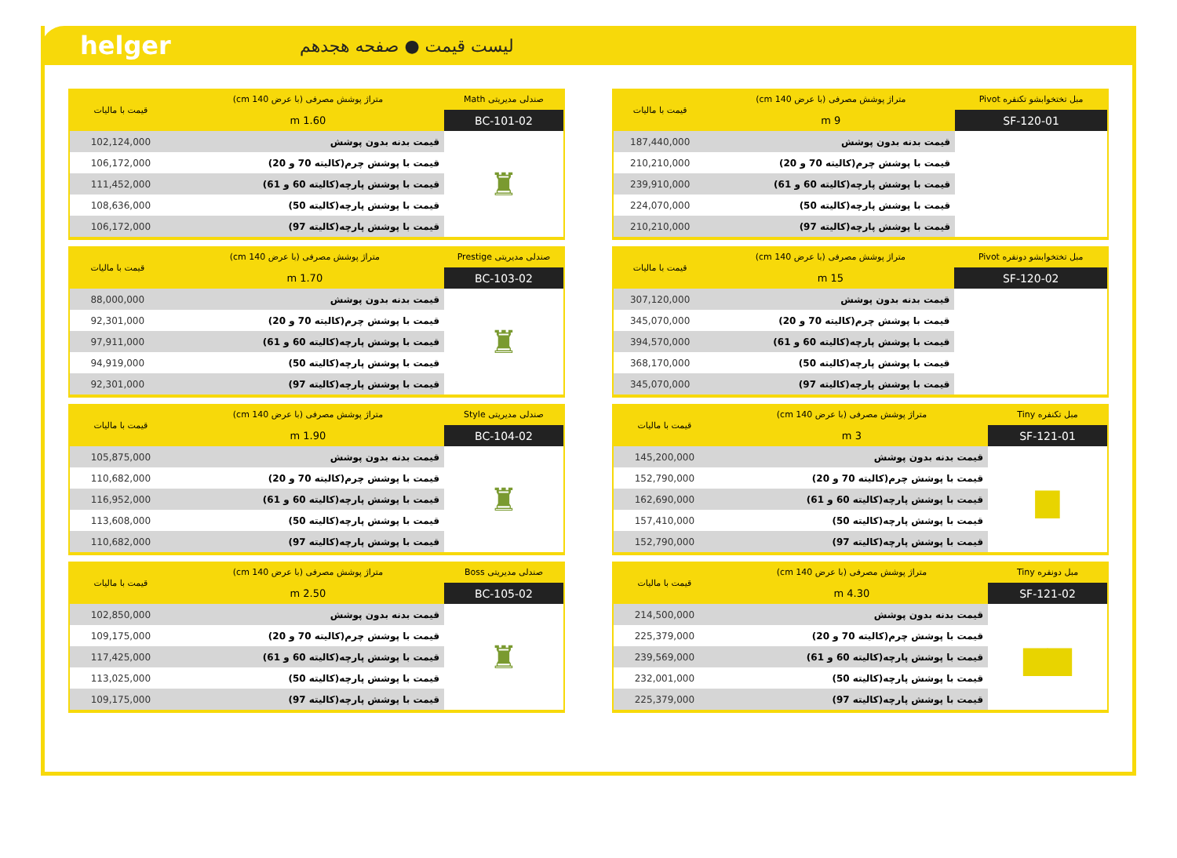helger
لیست قیمت ● صفحه هجدهم
| مبل تختخوابشو تکنفره Pivot | متراژ پوشش مصرفی (با عرض 140 cm) | قیمت با مالیات |
| --- | --- | --- |
| SF-120-01 | 9 m | |
| | قیمت بدنه بدون پوشش | 187,440,000 |
| | قیمت با پوشش چرم(کالیته 70 و 20) | 210,210,000 |
| | قیمت با پوشش پارچه(کالیته 60 و 61) | 239,910,000 |
| | قیمت با پوشش پارچه(کالیته 50) | 224,070,000 |
| | قیمت با پوشش پارچه(کالیته 97) | 210,210,000 |
| مبل تختخوابشو دونفره Pivot | متراژ پوشش مصرفی (با عرض 140 cm) | قیمت با مالیات |
| --- | --- | --- |
| SF-120-02 | 15 m | |
| | قیمت بدنه بدون پوشش | 307,120,000 |
| | قیمت با پوشش چرم(کالیته 70 و 20) | 345,070,000 |
| | قیمت با پوشش پارچه(کالیته 60 و 61) | 394,570,000 |
| | قیمت با پوشش پارچه(کالیته 50) | 368,170,000 |
| | قیمت با پوشش پارچه(کالیته 97) | 345,070,000 |
| مبل تکنفره Tiny | متراژ پوشش مصرفی (با عرض 140 cm) | قیمت با مالیات |
| --- | --- | --- |
| SF-121-01 | 3 m | |
| ▆ | قیمت بدنه بدون پوشش | 145,200,000 |
| | قیمت با پوشش چرم(کالیته 70 و 20) | 152,790,000 |
| | قیمت با پوشش پارچه(کالیته 60 و 61) | 162,690,000 |
| | قیمت با پوشش پارچه(کالیته 50) | 157,410,000 |
| | قیمت با پوشش پارچه(کالیته 97) | 152,790,000 |
| مبل دونفره Tiny | متراژ پوشش مصرفی (با عرض 140 cm) | قیمت با مالیات |
| --- | --- | --- |
| SF-121-02 | 4.30 m | |
| ▆▆ | قیمت بدنه بدون پوشش | 214,500,000 |
| | قیمت با پوشش چرم(کالیته 70 و 20) | 225,379,000 |
| | قیمت با پوشش پارچه(کالیته 60 و 61) | 239,569,000 |
| | قیمت با پوشش پارچه(کالیته 50) | 232,001,000 |
| | قیمت با پوشش پارچه(کالیته 97) | 225,379,000 |
| صندلی مدیریتی Math | متراژ پوشش مصرفی (با عرض 140 cm) | قیمت با مالیات |
| --- | --- | --- |
| BC-101-02 | 1.60 m | |
| ♜ | قیمت بدنه بدون پوشش | 102,124,000 |
| | قیمت با پوشش چرم(کالیته 70 و 20) | 106,172,000 |
| | قیمت با پوشش پارچه(کالیته 60 و 61) | 111,452,000 |
| | قیمت با پوشش پارچه(کالیته 50) | 108,636,000 |
| | قیمت با پوشش پارچه(کالیته 97) | 106,172,000 |
| صندلی مدیریتی Prestige | متراژ پوشش مصرفی (با عرض 140 cm) | قیمت با مالیات |
| --- | --- | --- |
| BC-103-02 | 1.70 m | |
| ♜ | قیمت بدنه بدون پوشش | 88,000,000 |
| | قیمت با پوشش چرم(کالیته 70 و 20) | 92,301,000 |
| | قیمت با پوشش پارچه(کالیته 60 و 61) | 97,911,000 |
| | قیمت با پوشش پارچه(کالیته 50) | 94,919,000 |
| | قیمت با پوشش پارچه(کالیته 97) | 92,301,000 |
| صندلی مدیریتی Style | متراژ پوشش مصرفی (با عرض 140 cm) | قیمت با مالیات |
| --- | --- | --- |
| BC-104-02 | 1.90 m | |
| ♜ | قیمت بدنه بدون پوشش | 105,875,000 |
| | قیمت با پوشش چرم(کالیته 70 و 20) | 110,682,000 |
| | قیمت با پوشش پارچه(کالیته 60 و 61) | 116,952,000 |
| | قیمت با پوشش پارچه(کالیته 50) | 113,608,000 |
| | قیمت با پوشش پارچه(کالیته 97) | 110,682,000 |
| صندلی مدیریتی Boss | متراژ پوشش مصرفی (با عرض 140 cm) | قیمت با مالیات |
| --- | --- | --- |
| BC-105-02 | 2.50 m | |
| ♜ | قیمت بدنه بدون پوشش | 102,850,000 |
| | قیمت با پوشش چرم(کالیته 70 و 20) | 109,175,000 |
| | قیمت با پوشش پارچه(کالیته 60 و 61) | 117,425,000 |
| | قیمت با پوشش پارچه(کالیته 50) | 113,025,000 |
| | قیمت با پوشش پارچه(کالیته 97) | 109,175,000 |